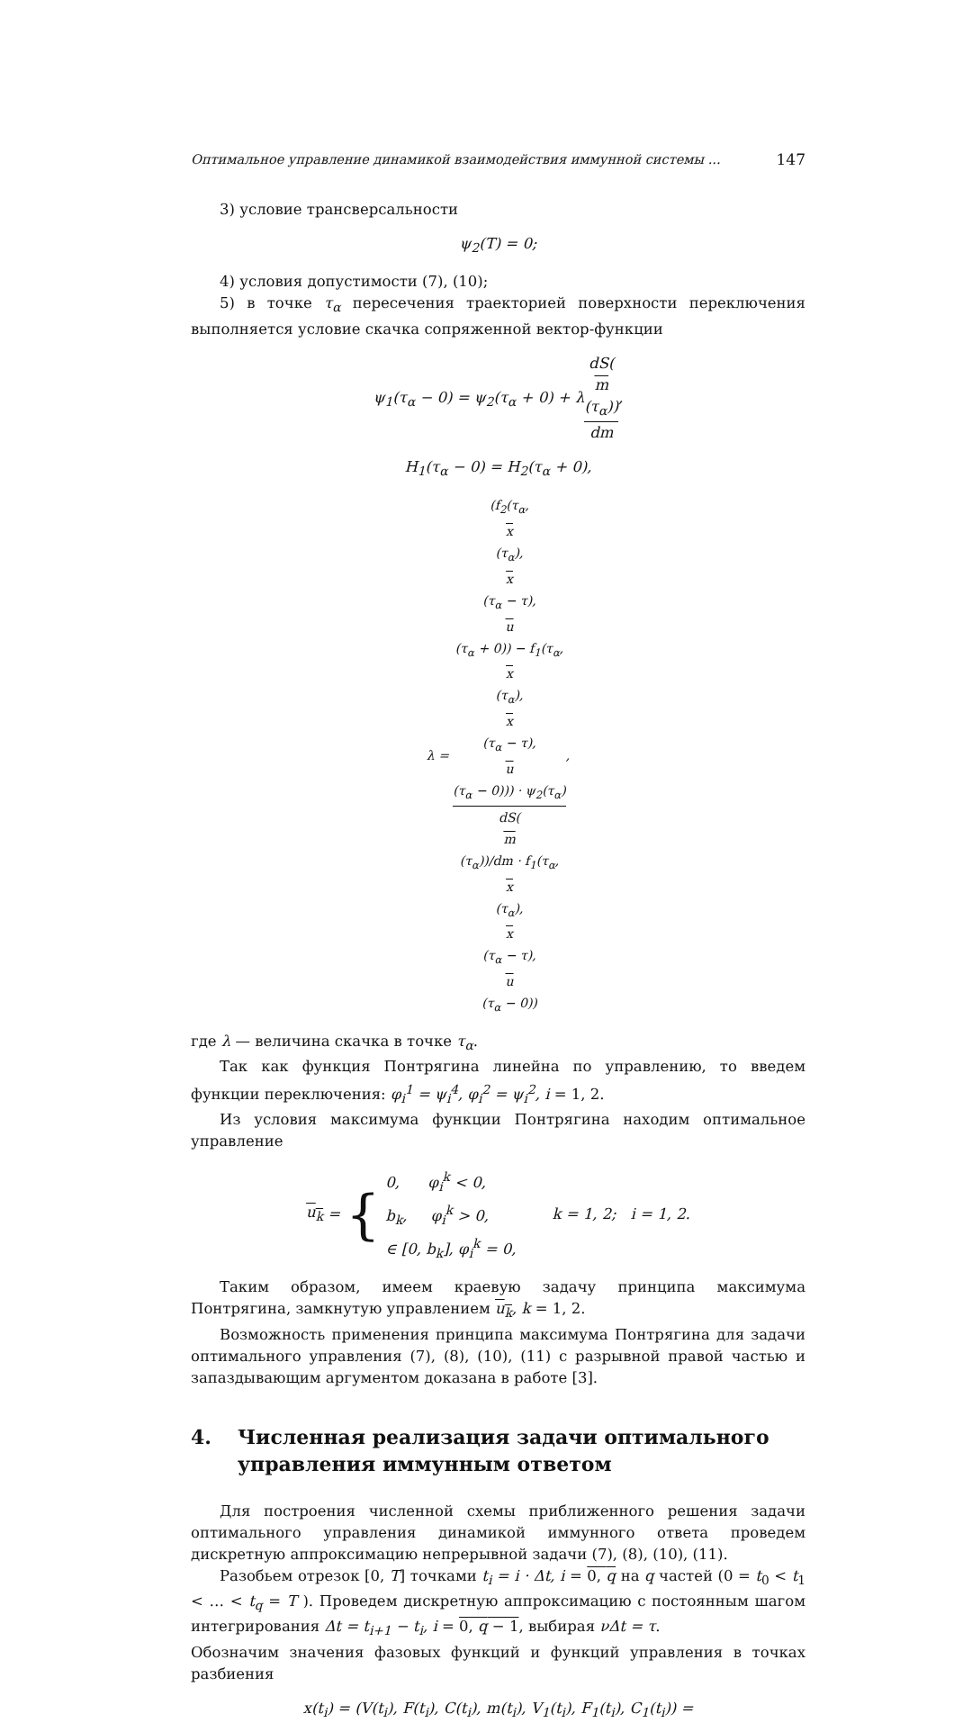Оптимальное управление динамикой взаимодействия иммунной системы ... 147
3) условие трансверсальности
ψ<sub>2</sub>(T) = 0;
4) условия допустимости (7), (10);
5) в точке τ<sub>α</sub> пересечения траекторией поверхности переключения выполняется условие скачка сопряженной вектор-функции
ψ<sub>1</sub>(τ<sub>α</sub> − 0) = ψ<sub>2</sub>(τ<sub>α</sub> + 0) + λdS(m
(τ<sub>α</sub>)) dm,
H<sub>1</sub>(τ<sub>α</sub> − 0) = H<sub>2</sub>(τ<sub>α</sub> + 0),
λ = (f<sub>2</sub>(τ<sub>α</sub>,
x
(τ<sub>α</sub>),
x
(τ<sub>α</sub> − τ),
u
(τ<sub>α</sub> + 0)) − f<sub>1</sub>(τ<sub>α</sub>,
x
(τ<sub>α</sub>),
x
(τ<sub>α</sub> − τ),
u
(τ<sub>α</sub> − 0))) · ψ<sub>2</sub>(τ<sub>α</sub>) dS(m
(τ<sub>α</sub>))/dm · f<sub>1</sub>(τ<sub>α</sub>,
x
(τ<sub>α</sub>),
x
(τ<sub>α</sub> − τ),
u
(τ<sub>α</sub> − 0)),
где λ — величина скачка в точке τ<sub>α</sub>.
Так как функция Понтрягина линейна по управлению, то введем функции переключения: φ<sub>i</sub><sup>1</sup> = ψ<sub>i</sub><sup>4</sup>, φ<sub>i</sub><sup>2</sup> = ψ<sub>i</sub><sup>2</sup>, i = 1, 2.
Из условия максимума функции Понтрягина находим оптимальное управление
u<sub>k</sub> = { 0, φ<sub>i</sub><sup>k</sup> < 0,
b<sub>k</sub>, φ<sub>i</sub><sup>k</sup> > 0,
∈ [0, b<sub>k</sub>], φ<sub>i</sub><sup>k</sup> = 0, k = 1, 2; i = 1, 2.
Таким образом, имеем краевую задачу принципа максимума Понтрягина, замкнутую управлением u<sub>k</sub>, k = 1, 2.
Возможность применения принципа максимума Понтрягина для задачи оптимального управления (7), (8), (10), (11) с разрывной правой частью и запаздывающим аргументом доказана в работе [3].
4. Численная реализация задачи оптимального управления иммунным ответом
Для построения численной схемы приближенного решения задачи оптимального управления динамикой иммунного ответа проведем дискретную аппроксимацию непрерывной задачи (7), (8), (10), (11).
Разобьем отрезок [0, T] точками t<sub>i</sub> = i · Δt, i = 0, q на q частей (0 = t<sub>0</sub> < t<sub>1</sub> < … < t<sub>q</sub> = T ). Проведем дискретную аппроксимацию с постоянным шагом интегрирования Δt = t<sub>i+1</sub> − t<sub>i</sub>, i = 0, q − 1, выбирая νΔt = τ.
Обозначим значения фазовых функций и функций управления в точках разбиения
x(t<sub>i</sub>) = (V(t<sub>i</sub>), F(t<sub>i</sub>), C(t<sub>i</sub>), m(t<sub>i</sub>), V<sub>1</sub>(t<sub>i</sub>), F<sub>1</sub>(t<sub>i</sub>), C<sub>1</sub>(t<sub>i</sub>)) =